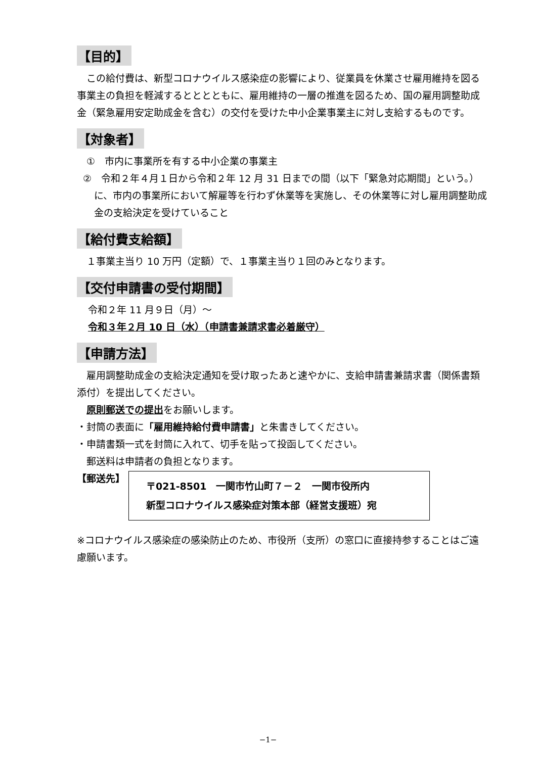【目的】
　この給付費は、新型コロナウイルス感染症の影響により、従業員を休業させ雇用維持を図る事業主の負担を軽減するとととともに、雇用維持の一層の推進を図るため、国の雇用調整助成金（緊急雇用安定助成金を含む）の交付を受けた中小企業事業主に対し支給するものです。
【対象者】
　①　市内に事業所を有する中小企業の事業主
②　令和２年４月１日から令和２年 12 月 31 日までの間（以下「緊急対応期間」という。）に、市内の事業所において解雇等を行わず休業等を実施し、その休業等に対し雇用調整助成金の支給決定を受けていること
【給付費支給額】
　１事業主当り 10 万円（定額）で、１事業主当り１回のみとなります。
【交付申請書の受付期間】
令和２年 11 月９日（月）～
令和３年２月 10 日（水）（申請書兼請求書必着厳守）
【申請方法】
　雇用調整助成金の支給決定通知を受け取ったあと速やかに、支給申請書兼請求書（関係書類添付）を提出してください。
　原則郵送での提出をお願いします。
・封筒の表面に「雇用維持給付費申請書」と朱書きしてください。
・申請書類一式を封筒に入れて、切手を貼って投函してください。
　郵送料は申請者の負担となります。
【郵送先】
〒021-8501　一関市竹山町７－２　一関市役所内
新型コロナウイルス感染症対策本部（経営支援班）宛
※コロナウイルス感染症の感染防止のため、市役所（支所）の窓口に直接持参することはご遠慮願います。
−1−